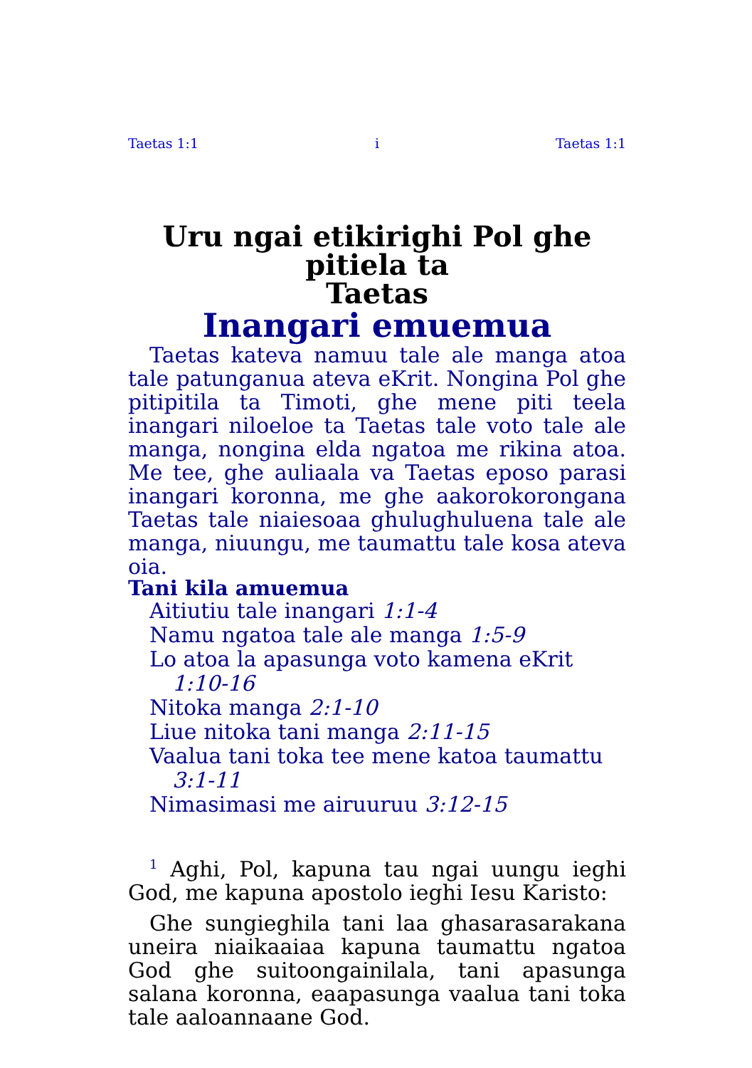Taetas 1:1 i Taetas 1:1
Uru ngai etikirighi Pol ghe pitiela ta
Taetas
Inangari emuemua
Taetas kateva namuu tale ale manga atoa tale patunganua ateva eKrit. Nongina Pol ghe pitipitila ta Timoti, ghe mene piti teela inangari niloeloe ta Taetas tale voto tale ale manga, nongina elda ngatoa me rikina atoa. Me tee, ghe auliaala va Taetas eposo parasi inangari koronna, me ghe aakorokorongana Taetas tale niaiesoaa ghulughuluena tale ale manga, niuungu, me taumattu tale kosa ateva oia.
Tani kila amuemua
Aitiutiu tale inangari 1:1-4
Namu ngatoa tale ale manga 1:5-9
Lo atoa la apasunga voto kamena eKrit 1:10-16
Nitoka manga 2:1-10
Liue nitoka tani manga 2:11-15
Vaalua tani toka tee mene katoa taumattu 3:1-11
Nimasimasi me airuuruu 3:12-15
<sup>1</sup> Aghi, Pol, kapuna tau ngai uungu ieghi God, me kapuna apostolo ieghi Iesu Karisto:
Ghe sungieghila tani laa ghasarasarakana uneira niaikaaiaa kapuna taumattu ngatoa God ghe suitoongainilala, tani apasunga salana koronna, eaapasunga vaalua tani toka tale aaloannaane God.